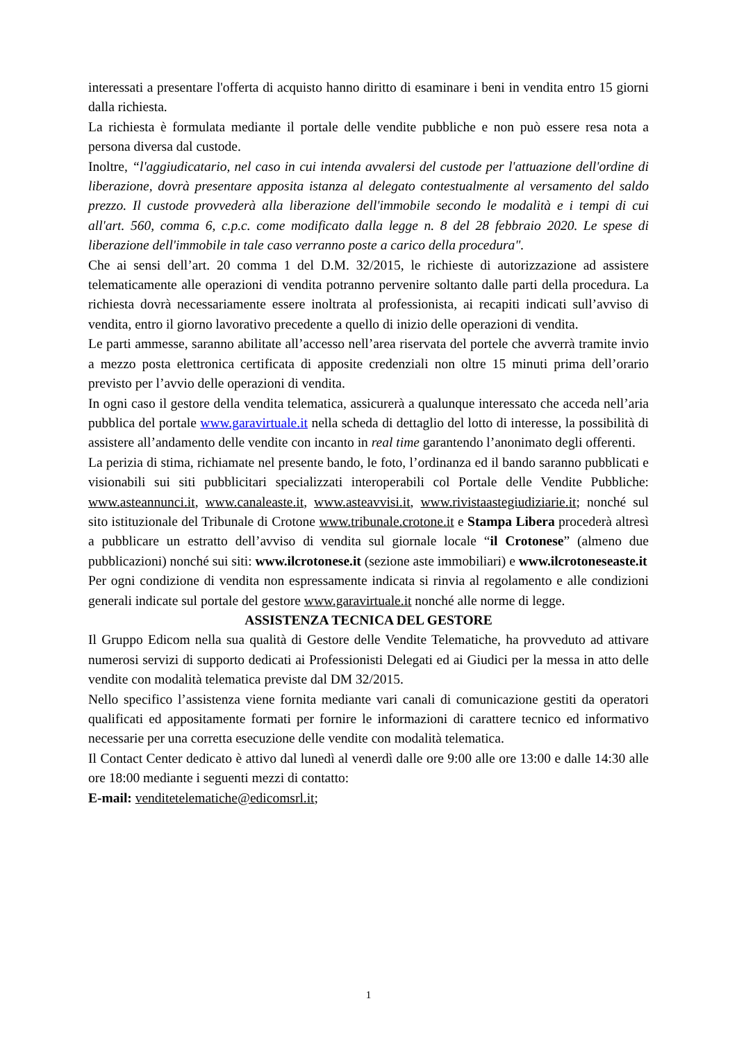interessati a presentare l'offerta di acquisto hanno diritto di esaminare i beni in vendita entro 15 giorni dalla richiesta.
La richiesta è formulata mediante il portale delle vendite pubbliche e non può essere resa nota a persona diversa dal custode.
Inoltre, “l'aggiudicatario, nel caso in cui intenda avvalersi del custode per l'attuazione dell'ordine di liberazione, dovrà presentare apposita istanza al delegato contestualmente al versamento del saldo prezzo. Il custode provvederà alla liberazione dell'immobile secondo le modalità e i tempi di cui all'art. 560, comma 6, c.p.c. come modificato dalla legge n. 8 del 28 febbraio 2020. Le spese di liberazione dell'immobile in tale caso verranno poste a carico della procedura".
Che ai sensi dell’art. 20 comma 1 del D.M. 32/2015, le richieste di autorizzazione ad assistere telematicamente alle operazioni di vendita potranno pervenire soltanto dalle parti della procedura. La richiesta dovrà necessariamente essere inoltrata al professionista, ai recapiti indicati sull’avviso di vendita, entro il giorno lavorativo precedente a quello di inizio delle operazioni di vendita.
Le parti ammesse, saranno abilitate all’accesso nell’area riservata del portele che avverrà tramite invio a mezzo posta elettronica certificata di apposite credenziali non oltre 15 minuti prima dell’orario previsto per l’avvio delle operazioni di vendita.
In ogni caso il gestore della vendita telematica, assicurerà a qualunque interessato che acceda nell’aria pubblica del portale www.garavirtuale.it nella scheda di dettaglio del lotto di interesse, la possibilità di assistere all’andamento delle vendite con incanto in real time garantendo l’anonimato degli offerenti.
La perizia di stima, richiamate nel presente bando, le foto, l’ordinanza ed il bando saranno pubblicati e visionabili sui siti pubblicitari specializzati interoperabili col Portale delle Vendite Pubbliche: www.asteannunci.it, www.canaleaste.it, www.asteavvisi.it, www.rivistaastegiudiziarie.it; nonché sul sito istituzionale del Tribunale di Crotone www.tribunale.crotone.it e Stampa Libera procederà altresì a pubblicare un estratto dell’avviso di vendita sul giornale locale “il Crotonese” (almeno due pubblicazioni) nonché sui siti: www.ilcrotonese.it (sezione aste immobiliari) e www.ilcrotoneseaste.it
Per ogni condizione di vendita non espressamente indicata si rinvia al regolamento e alle condizioni generali indicate sul portale del gestore www.garavirtuale.it nonché alle norme di legge.
ASSISTENZA TECNICA DEL GESTORE
Il Gruppo Edicom nella sua qualità di Gestore delle Vendite Telematiche, ha provveduto ad attivare numerosi servizi di supporto dedicati ai Professionisti Delegati ed ai Giudici per la messa in atto delle vendite con modalità telematica previste dal DM 32/2015.
Nello specifico l’assistenza viene fornita mediante vari canali di comunicazione gestiti da operatori qualificati ed appositamente formati per fornire le informazioni di carattere tecnico ed informativo necessarie per una corretta esecuzione delle vendite con modalità telematica.
Il Contact Center dedicato è attivo dal lunedì al venerdì dalle ore 9:00 alle ore 13:00 e dalle 14:30 alle ore 18:00 mediante i seguenti mezzi di contatto:
E-mail: venditetelematiche@edicomsrl.it;
1